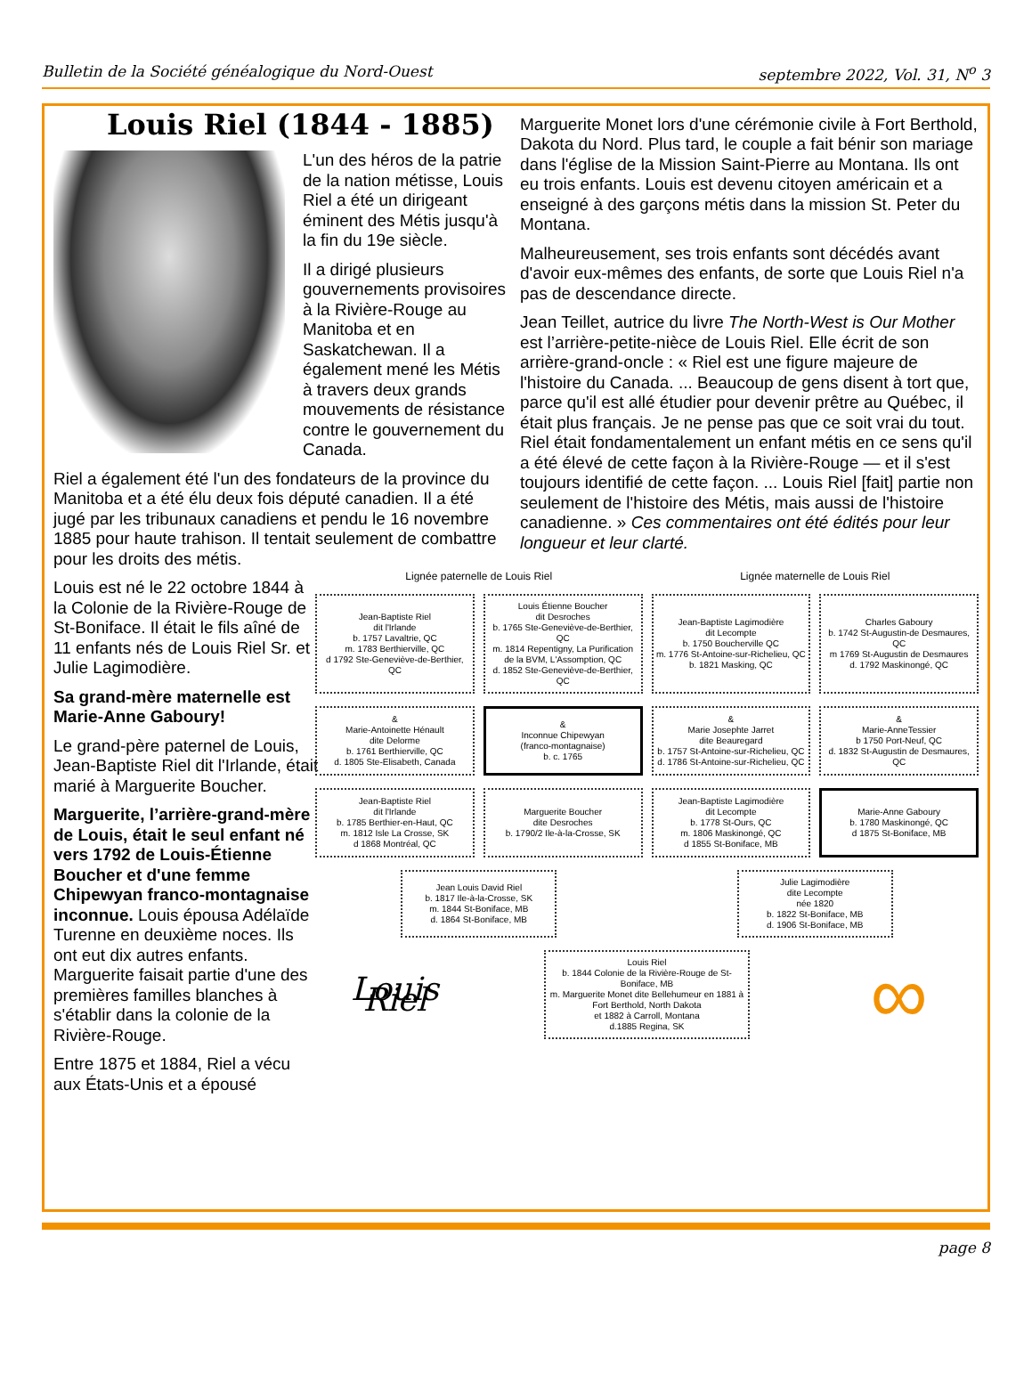Bulletin de la Société généalogique du Nord-Ouest septembre 2022, Vol. 31, N<sup>o</sup> 3
Louis Riel (1844 - 1885)
L'un des héros de la patrie de la nation métisse, Louis Riel a été un dirigeant éminent des Métis jusqu'à la fin du 19e siècle.
Il a dirigé plusieurs gouvernements provisoires à la Rivière-Rouge au Manitoba et en Saskatchewan. Il a également mené les Métis à travers deux grands mouvements de résistance contre le gouvernement du Canada.
Riel a également été l'un des fondateurs de la province du Manitoba et a été élu deux fois député canadien. Il a été jugé par les tribunaux canadiens et pendu le 16 novembre 1885 pour haute trahison. Il tentait seulement de combattre pour les droits des métis.
Louis est né le 22 octobre 1844 à la Colonie de la Rivière-Rouge de St-Boniface. Il était le fils aîné de 11 enfants nés de Louis Riel Sr. et Julie Lagimodière.
Sa grand-mère maternelle est Marie-Anne Gaboury!
Le grand-père paternel de Louis, Jean-Baptiste Riel dit l'Irlande, était marié à Marguerite Boucher.
Marguerite, l’arrière-grand-mère de Louis, était le seul enfant né vers 1792 de Louis-Étienne Boucher et d'une femme Chipewyan franco-montagnaise inconnue. Louis épousa Adélaïde Turenne en deuxième noces. Ils ont eut dix autres enfants. Marguerite faisait partie d'une des premières familles blanches à s'établir dans la colonie de la Rivière-Rouge.
Entre 1875 et 1884, Riel a vécu aux États-Unis et a épousé
Marguerite Monet lors d'une cérémonie civile à Fort Berthold, Dakota du Nord. Plus tard, le couple a fait bénir son mariage dans l'église de la Mission Saint-Pierre au Montana. Ils ont eu trois enfants. Louis est devenu citoyen américain et a enseigné à des garçons métis dans la mission St. Peter du Montana.
Malheureusement, ses trois enfants sont décédés avant d'avoir eux-mêmes des enfants, de sorte que Louis Riel n'a pas de descendance directe.
Jean Teillet, autrice du livre The North-West is Our Mother est l’arrière-petite-nièce de Louis Riel. Elle écrit de son arrière-grand-oncle : « Riel est une figure majeure de l'histoire du Canada. ... Beaucoup de gens disent à tort que, parce qu'il est allé étudier pour devenir prêtre au Québec, il était plus français. Je ne pense pas que ce soit vrai du tout. Riel était fondamentalement un enfant métis en ce sens qu'il a été élevé de cette façon à la Rivière-Rouge — et il s'est toujours identifié de cette façon. ... Louis Riel [fait] partie non seulement de l'histoire des Métis, mais aussi de l'histoire canadienne. » Ces commentaires ont été édités pour leur longueur et leur clarté.
Lignée paternelle de Louis Riel
Lignée maternelle de Louis Riel
Jean-Baptiste Riel
dit l'Irlande
b. 1757 Lavaltrie, QC
m. 1783 Berthierville, QC
d 1792 Ste-Geneviève-de-Berthier, QC
Louis Étienne Boucher
dit Desroches
b. 1765 Ste-Geneviève-de-Berthier, QC
m. 1814 Repentigny, La Purification de la BVM, L'Assomption, QC
d. 1852 Ste-Geneviève-de-Berthier, QC
Jean-Baptiste Lagimodière
dit Lecompte
b. 1750 Boucherville QC
m. 1776 St-Antoine-sur-Richelieu, QC
b. 1821 Masking, QC
Charles Gaboury
b. 1742 St-Augustin-de Desmaures, QC
m 1769 St-Augustin de Desmaures
d. 1792 Maskinongé, QC
&
Marie-Antoinette Hénault
dite Delorme
b. 1761 Berthierville, QC
d. 1805 Ste-Elisabeth, Canada
&
Inconnue Chipewyan
(franco-montagnaise)
b. c. 1765
&
Marie Josephte Jarret
dite Beauregard
b. 1757 St-Antoine-sur-Richelieu, QC
d. 1786 St-Antoine-sur-Richelieu, QC
&
Marie-AnneTessier
b 1750 Port-Neuf, QC
d. 1832 St-Augustin de Desmaures, QC
Jean-Baptiste Riel
dit l'Irlande
b. 1785 Berthier-en-Haut, QC
m. 1812 Isle La Crosse, SK
d 1868 Montréal, QC
Marguerite Boucher
dite Desroches
b. 1790/2 Ile-à-la-Crosse, SK
Jean-Baptiste Lagimodière
dit Lecompte
b. 1778 St-Ours, QC
m. 1806 Maskinongé, QC
d 1855 St-Boniface, MB
Marie-Anne Gaboury
b. 1780 Maskinongé, QC
d 1875 St-Boniface, MB
Jean Louis David Riel
b. 1817 Ile-à-la-Crosse, SK
m. 1844 St-Boniface, MB
d. 1864 St-Boniface, MB
Julie Lagimodière
dite Lecompte
née 1820
b. 1822 St-Boniface, MB
d. 1906 St-Boniface, MB
Louis Riel
Louis Riel
b. 1844 Colonie de la Rivière-Rouge de St-Boniface, MB
m. Marguerite Monet dite Bellehumeur en 1881 à Fort Berthold, North Dakota
et 1882 à Carroll, Montana
d.1885 Regina, SK
∞
page 8